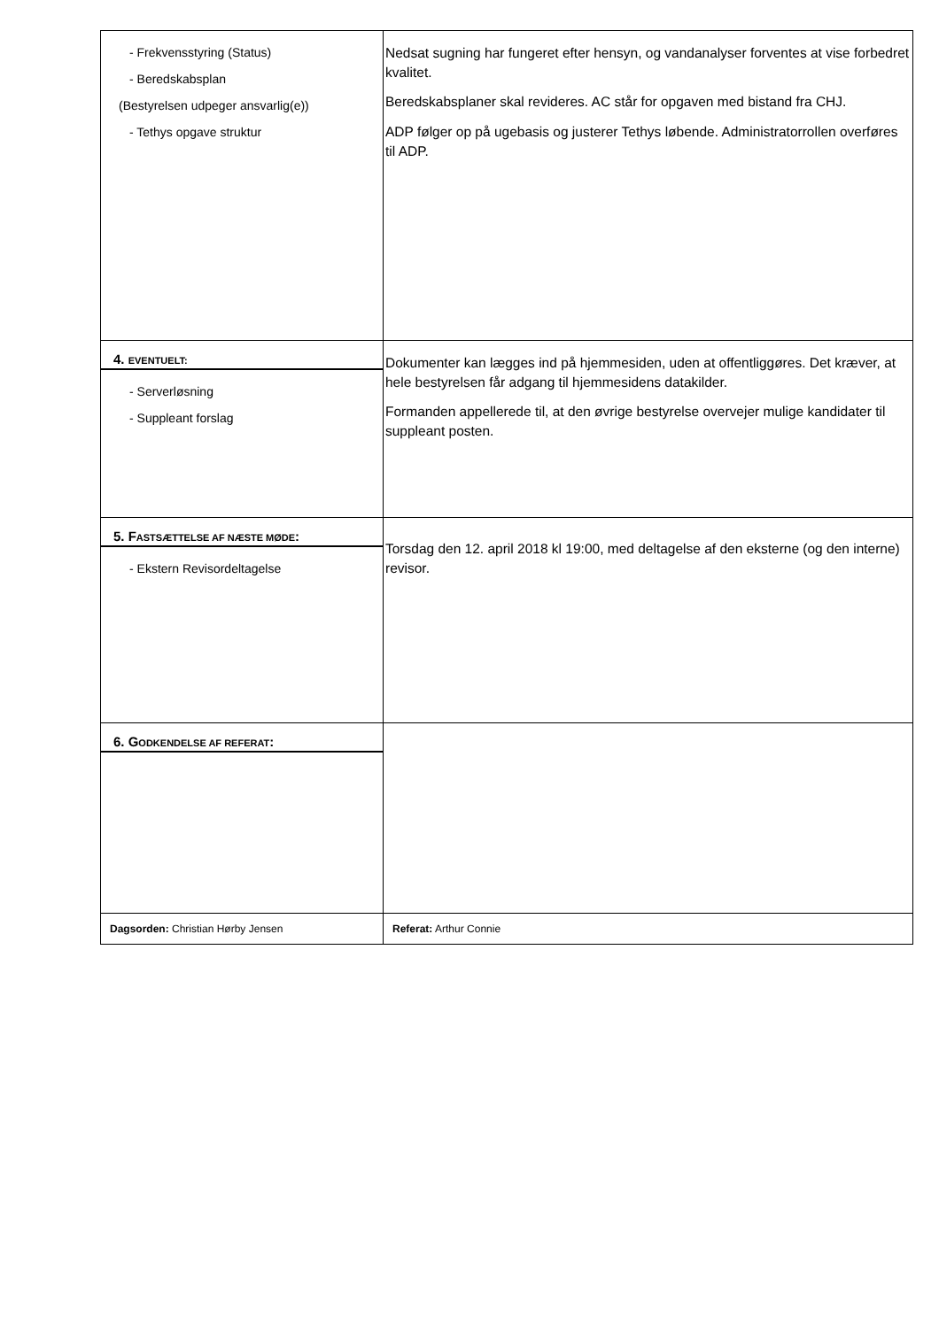| - Frekvensstyring (Status) - Beredskabsplan (Bestyrelsen udpeger ansvarlig(e)) - Tethys opgave struktur | Nedsat sugning har fungeret efter hensyn, og vandanalyser forventes at vise forbedret kvalitet. Beredskabsplaner skal revideres. AC står for opgaven med bistand fra CHJ. ADP følger op på ugebasis og justerer Tethys løbende. Administratorrollen overføres til ADP. |
| 4. EVENTUELT: - Serverløsning - Suppleant forslag | Dokumenter kan lægges ind på hjemmesiden, uden at offentliggøres. Det kræver, at hele bestyrelsen får adgang til hjemmesidens datakilder. Formanden appellerede til, at den øvrige bestyrelse overvejer mulige kandidater til suppleant posten. |
| 5. F ASTSÆTTELSE AF NÆSTE MØDE : - Ekstern Revisordeltagelse | Torsdag den 12. april 2018 kl 19:00, med deltagelse af den eksterne (og den interne) revisor. |
| 6. G ODKENDELSE AF REFERAT : | |
| Dagsorden: Christian Hørby Jensen | Referat: Arthur Connie |